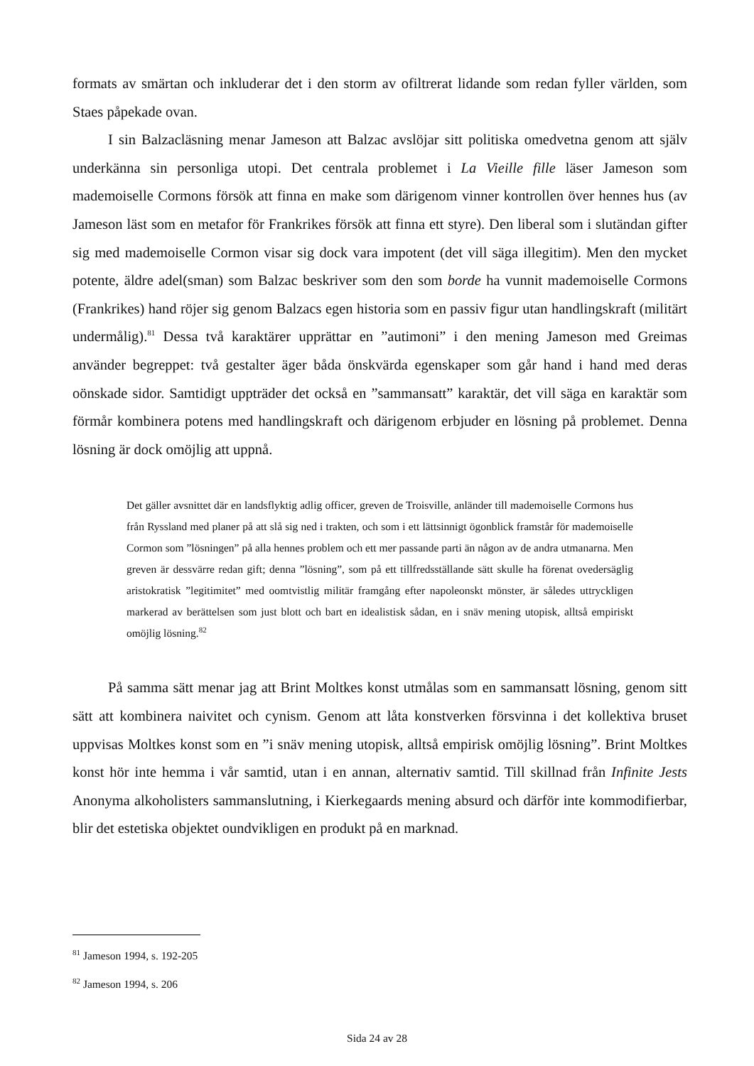formats av smärtan och inkluderar det i den storm av ofiltrerat lidande som redan fyller världen, som Staes påpekade ovan.
I sin Balzacläsning menar Jameson att Balzac avslöjar sitt politiska omedvetna genom att själv underkänna sin personliga utopi. Det centrala problemet i La Vieille fille läser Jameson som mademoiselle Cormons försök att finna en make som därigenom vinner kontrollen över hennes hus (av Jameson läst som en metafor för Frankrikes försök att finna ett styre). Den liberal som i slutändan gifter sig med mademoiselle Cormon visar sig dock vara impotent (det vill säga illegitim). Men den mycket potente, äldre adel(sman) som Balzac beskriver som den som borde ha vunnit mademoiselle Cormons (Frankrikes) hand röjer sig genom Balzacs egen historia som en passiv figur utan handlingskraft (militärt undermålig).<sup>81</sup> Dessa två karaktärer upprättar en ”autimoni” i den mening Jameson med Greimas använder begreppet: två gestalter äger båda önskvärda egenskaper som går hand i hand med deras oönskade sidor. Samtidigt uppträder det också en ”sammansatt” karaktär, det vill säga en karaktär som förmår kombinera potens med handlingskraft och därigenom erbjuder en lösning på problemet. Denna lösning är dock omöjlig att uppnå.
Det gäller avsnittet där en landsflyktig adlig officer, greven de Troisville, anländer till mademoiselle Cormons hus från Ryssland med planer på att slå sig ned i trakten, och som i ett lättsinnigt ögonblick framstår för mademoiselle Cormon som ”lösningen” på alla hennes problem och ett mer passande parti än någon av de andra utmanarna. Men greven är dessvärre redan gift; denna ”lösning”, som på ett tillfredsställande sätt skulle ha förenat ovedersäglig aristokratisk ”legitimitet” med oomtvistlig militär framgång efter napoleonskt mönster, är således uttryckligen markerad av berättelsen som just blott och bart en idealistisk sådan, en i snäv mening utopisk, alltså empiriskt omöjlig lösning.<sup>82</sup>
På samma sätt menar jag att Brint Moltkes konst utmålas som en sammansatt lösning, genom sitt sätt att kombinera naivitet och cynism. Genom att låta konstverken försvinna i det kollektiva bruset uppvisas Moltkes konst som en ”i snäv mening utopisk, alltså empirisk omöjlig lösning”. Brint Moltkes konst hör inte hemma i vår samtid, utan i en annan, alternativ samtid. Till skillnad från Infinite Jests Anonyma alkoholisters sammanslutning, i Kierkegaards mening absurd och därför inte kommodifierbar, blir det estetiska objektet oundvikligen en produkt på en marknad.
<sup>81</sup> Jameson 1994, s. 192-205
<sup>82</sup> Jameson 1994, s. 206
Sida 24 av 28